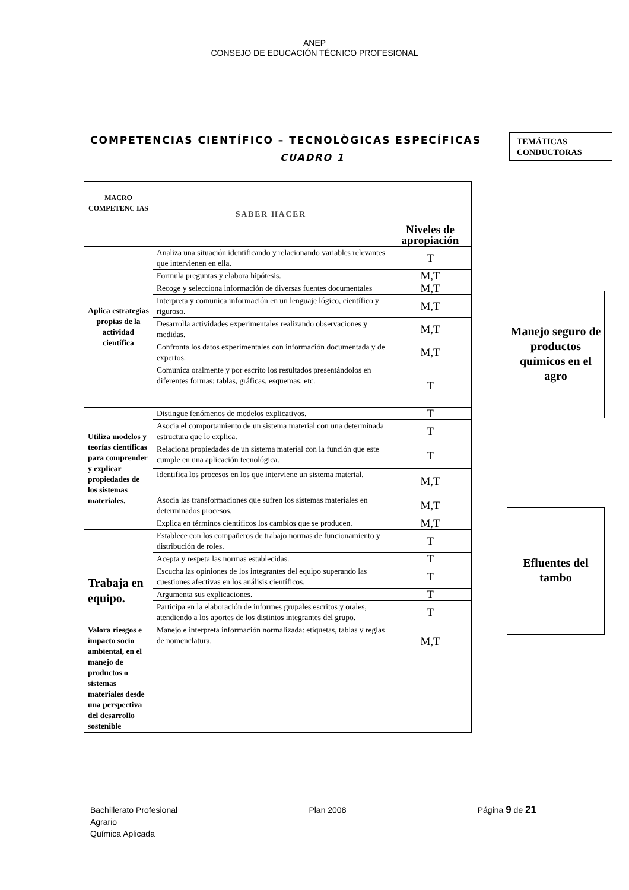ANEP
CONSEJO DE EDUCACIÓN TÉCNICO PROFESIONAL
COMPETENCIAS CIENTÍFICO – TECNOLÒGICAS ESPECÍFICAS
CUADRO 1
TEMÁTICAS
CONDUCTORAS
| MACRO COMPETENC IAS | SABER HACER | Niveles de apropiación |
| Aplica estrategias propias de la actividad científica | Analiza una situación identificando y relacionando variables relevantes que intervienen en ella. | T |
| | Formula preguntas y elabora hipótesis. | M,T |
| | Recoge y selecciona información de diversas fuentes documentales | M,T |
| | Interpreta y comunica información en un lenguaje lógico, científico y riguroso. | M,T |
| | Desarrolla actividades experimentales realizando observaciones y medidas. | M,T |
| | Confronta los datos experimentales con información documentada y de expertos. | M,T |
| | Comunica oralmente y por escrito los resultados presentándolos en diferentes formas: tablas, gráficas, esquemas, etc. | T |
| Utiliza modelos y teorías científicas para comprender y explicar propiedades de los sistemas materiales. | Distingue fenómenos de modelos explicativos. | T |
| | Asocia el comportamiento de un sistema material con una determinada estructura que lo explica. | T |
| | Relaciona propiedades de un sistema material con la función que este cumple en una aplicación tecnológica. | T |
| | Identifica los procesos en los que interviene un sistema material. | M,T |
| | Asocia las transformaciones que sufren los sistemas materiales en determinados procesos. | M,T |
| | Explica en términos científicos los cambios que se producen. | M,T |
| Trabaja en equipo. | Establece con los compañeros de trabajo normas de funcionamiento y distribución de roles. | T |
| | Acepta y respeta las normas establecidas. | T |
| | Escucha las opiniones de los integrantes del equipo superando las cuestiones afectivas en los análisis científicos. | T |
| | Argumenta sus explicaciones. | T |
| | Participa en la elaboración de informes grupales escritos y orales, atendiendo a los aportes de los distintos integrantes del grupo. | T |
| Valora riesgos e impacto socio ambiental, en el manejo de productos o sistemas materiales desde una perspectiva del desarrollo sostenible | Manejo e interpreta información normalizada: etiquetas, tablas y reglas de nomenclatura. | M,T |
Manejo seguro de productos químicos en el agro
Efluentes del tambo
Bachillerato Profesional
Agrario
Química Aplicada
Plan 2008 Página 9 de 21